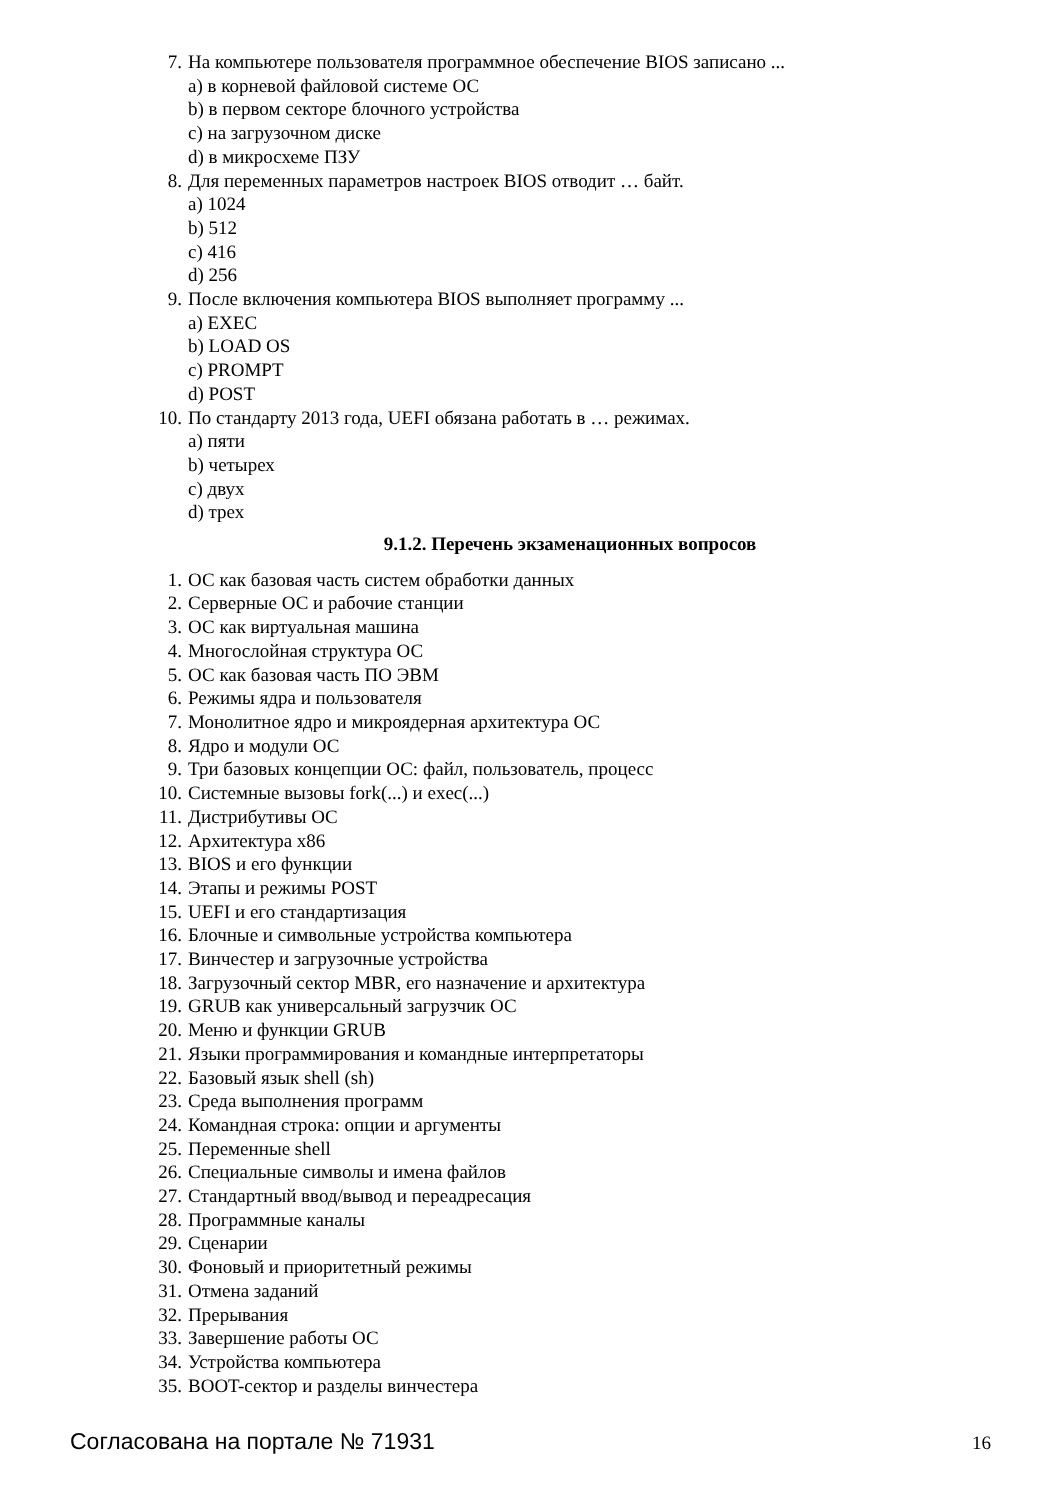7. На компьютере пользователя программное обеспечение BIOS записано ...
a) в корневой файловой системе ОС
b) в первом секторе блочного устройства
c) на загрузочном диске
d) в микросхеме ПЗУ
8. Для переменных параметров настроек BIOS отводит … байт.
a) 1024
b) 512
c) 416
d) 256
9. После включения компьютера BIOS выполняет программу ...
a) EXEC
b) LOAD OS
c) PROMPT
d) POST
10. По стандарту 2013 года, UEFI обязана работать в … режимах.
a) пяти
b) четырех
c) двух
d) трех
9.1.2. Перечень экзаменационных вопросов
1. ОС как базовая часть систем обработки данных
2. Серверные ОС и рабочие станции
3. ОС как виртуальная машина
4. Многослойная структура ОС
5. ОС как базовая часть ПО ЭВМ
6. Режимы ядра и пользователя
7. Монолитное ядро и микроядерная архитектура ОС
8. Ядро и модули ОС
9. Три базовых концепции ОС: файл, пользователь, процесс
10. Системные вызовы fork(...) и exec(...)
11. Дистрибутивы ОС
12. Архитектура x86
13. BIOS и его функции
14. Этапы и режимы POST
15. UEFI и его стандартизация
16. Блочные и символьные устройства компьютера
17. Винчестер и загрузочные устройства
18. Загрузочный сектор MBR, его назначение и архитектура
19. GRUB как универсальный загрузчик ОС
20. Меню и функции GRUB
21. Языки программирования и командные интерпретаторы
22. Базовый язык shell (sh)
23. Среда выполнения программ
24. Командная строка: опции и аргументы
25. Переменные shell
26. Специальные символы и имена файлов
27. Стандартный ввод/вывод и переадресация
28. Программные каналы
29. Сценарии
30. Фоновый и приоритетный режимы
31. Отмена заданий
32. Прерывания
33. Завершение работы ОС
34. Устройства компьютера
35. BOOT-сектор и разделы винчестера
Согласована на портале № 71931 16